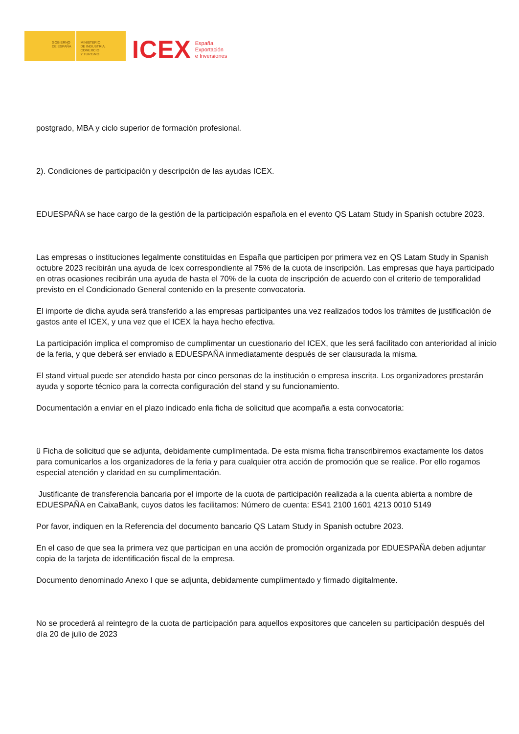GOBIERNO
DE ESPAÑA
MINISTERIO
DE INDUSTRIA, COMERCIO
Y TURISMO
ICEX España
Exportación
e Inversiones
postgrado, MBA y ciclo superior de formación profesional.
2). Condiciones de participación y descripción de las ayudas ICEX.
EDUESPAÑA se hace cargo de la gestión de la participación española en el evento QS Latam Study in Spanish octubre 2023.
Las empresas o instituciones legalmente constituidas en España que participen por primera vez en QS Latam Study in Spanish octubre 2023 recibirán una ayuda de Icex correspondiente al 75% de la cuota de inscripción. Las empresas que haya participado en otras ocasiones recibirán una ayuda de hasta el 70% de la cuota de inscripción de acuerdo con el criterio de temporalidad previsto en el Condicionado General contenido en la presente convocatoria.
El importe de dicha ayuda será transferido a las empresas participantes una vez realizados todos los trámites de justificación de gastos ante el ICEX, y una vez que el ICEX la haya hecho efectiva.
La participación implica el compromiso de cumplimentar un cuestionario del ICEX, que les será facilitado con anterioridad al inicio de la feria, y que deberá ser enviado a EDUESPAÑA inmediatamente después de ser clausurada la misma.
El stand virtual puede ser atendido hasta por cinco personas de la institución o empresa inscrita. Los organizadores prestarán ayuda y soporte técnico para la correcta configuración del stand y su funcionamiento.
Documentación a enviar en el plazo indicado enla ficha de solicitud que acompaña a esta convocatoria:
ü Ficha de solicitud que se adjunta, debidamente cumplimentada. De esta misma ficha transcribiremos exactamente los datos para comunicarlos a los organizadores de la feria y para cualquier otra acción de promoción que se realice. Por ello rogamos especial atención y claridad en su cumplimentación.
Justificante de transferencia bancaria por el importe de la cuota de participación realizada a la cuenta abierta a nombre de EDUESPAÑA en CaixaBank, cuyos datos les facilitamos: Número de cuenta: ES41 2100 1601 4213 0010 5149
Por favor, indiquen en la Referencia del documento bancario QS Latam Study in Spanish octubre 2023.
En el caso de que sea la primera vez que participan en una acción de promoción organizada por EDUESPAÑA deben adjuntar copia de la tarjeta de identificación fiscal de la empresa.
Documento denominado Anexo I que se adjunta, debidamente cumplimentado y firmado digitalmente.
No se procederá al reintegro de la cuota de participación para aquellos expositores que cancelen su participación después del día 20 de julio de 2023